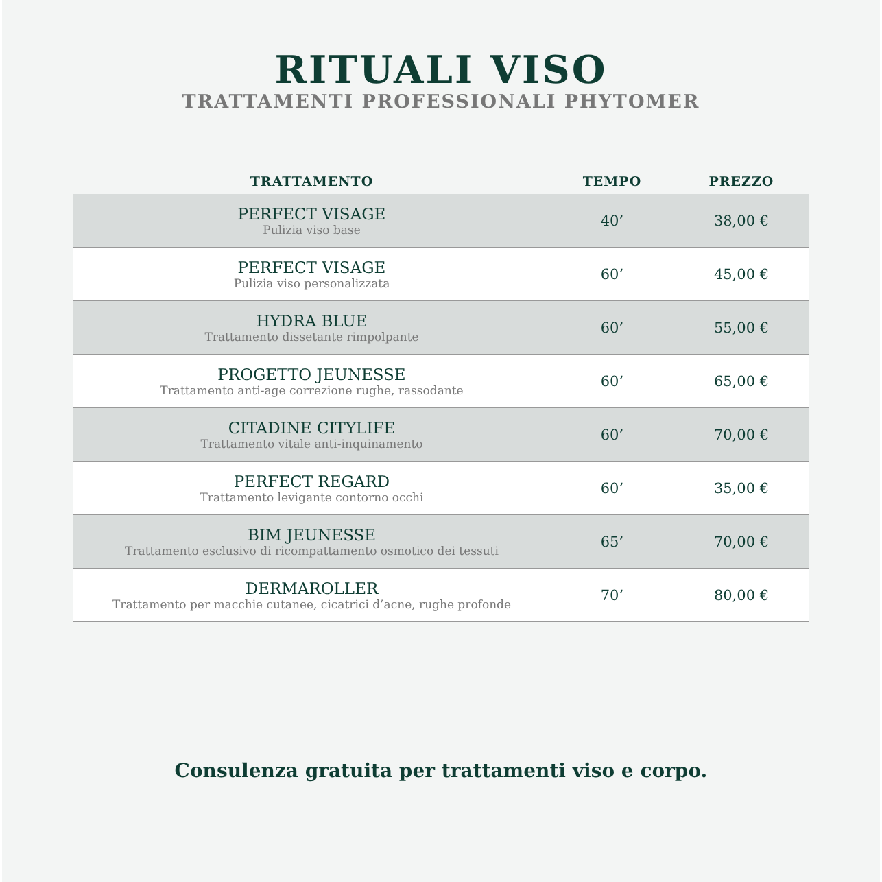RITUALI VISO
TRATTAMENTI PROFESSIONALI PHYTOMER
| TRATTAMENTO | TEMPO | PREZZO |
| --- | --- | --- |
| PERFECT VISAGE Pulizia viso base | 40’ | 38,00 € |
| PERFECT VISAGE Pulizia viso personalizzata | 60’ | 45,00 € |
| HYDRA BLUE Trattamento dissetante rimpolpante | 60’ | 55,00 € |
| PROGETTO JEUNESSE Trattamento anti-age correzione rughe, rassodante | 60’ | 65,00 € |
| CITADINE CITYLIFE Trattamento vitale anti-inquinamento | 60’ | 70,00 € |
| PERFECT REGARD Trattamento levigante contorno occhi | 60’ | 35,00 € |
| BIM JEUNESSE Trattamento esclusivo di ricompattamento osmotico dei tessuti | 65’ | 70,00 € |
| DERMAROLLER Trattamento per macchie cutanee, cicatrici d’acne, rughe profonde | 70’ | 80,00 € |
Consulenza gratuita per trattamenti viso e corpo.